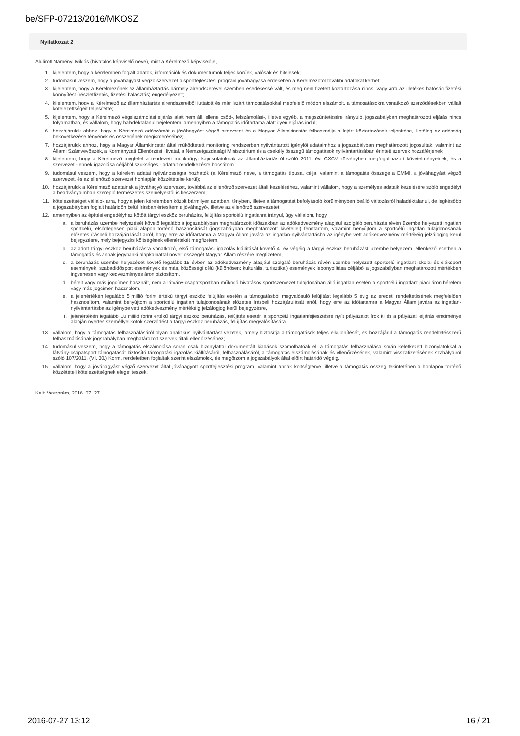be/SFP-07213/2016/MKOSZ
Nyilatkozat 2
Alulírott Naményi Miklós (hivatalos képviselő neve), mint a Kérelmező képviselője,
1. kijelentem, hogy a kérelemben foglalt adatok, információk és dokumentumok teljes körűek, valósak és hitelesek;
2. tudomásul veszem, hogy a jóváhagyást végző szervezet a sportfejlesztési program jóváhagyása érdekében a Kérelmezőtől további adatokat kérhet;
3. kijelentem, hogy a Kérelmezőnek az államháztartás bármely alrendszerével szemben esedékessé vált, és meg nem fizetett köztartozása nincs, vagy arra az illetékes hatóság fizetési könnyítést (részletfizetés, fizetési halasztás) engedélyezett;
4. kijelentem, hogy a Kérelmező az államháztartás alrendszereiből juttatott és már lezárt támogatásokkal megfelelő módon elszámolt, a támogatásokra vonatkozó szerződésekben vállalt kötelezettségeit teljesítette;
5. kijelentem, hogy a Kérelmező végelszámolási eljárás alatt nem áll, ellene csőd-, felszámolási-, illetve egyéb, a megszűntetésére irányuló, jogszabályban meghatározott eljárás nincs folyamatban, és vállalom, hogy haladéktalanul bejelentem, amennyiben a támogatás időtartama alatt ilyen eljárás indul;
6. hozzájárulok ahhoz, hogy a Kérelmező adószámát a jóváhagyást végző szervezet és a Magyar Államkincstár felhasználja a lejárt köztartozások teljesítése, illetőleg az adósság bekövetkezése tényének és összegének megismeréséhez;
7. hozzájárulok ahhoz, hogy a Magyar Államkincstár által működtetett monitoring rendszerben nyilvántartott igénylői adataimhoz a jogszabályban meghatározott jogosultak, valamint az Állami Számvevőszék, a Kormányzati Ellenőrzési Hivatal, a Nemzetgazdasági Minisztérium és a csekély összegű támogatások nyilvántartásában érintett szervek hozzáférjenek;
8. kijelentem, hogy a Kérelmező megfelel a rendezett munkaügyi kapcsolatoknak az államháztartásról szóló 2011. évi CXCV. törvényben megfogalmazott követelményeinek, és a szervezet - ennek igazolása céljából szükséges - adatait rendelkezésre bocsátom;
9. tudomásul veszem, hogy a kérelem adatai nyilvánosságra hozhatók (a Kérelmező neve, a támogatás típusa, célja, valamint a támogatás összege a EMMI, a jóváhagyást végző szervezet, és az ellenőrző szervezet honlapján közzétételre kerül);
10. hozzájárulok a Kérelmező adatainak a jóváhagyó szervezet, továbbá az ellenőrző szervezet általi kezeléséhez, valamint vállalom, hogy a személyes adataik kezelésére szóló engedélyt a beadványaimban szereplő természetes személyektől is beszerzem;
11. kötelezettséget vállalok arra, hogy a jelen kérelemben közölt bármilyen adatban, tényben, illetve a támogatást befolyásoló körülményben beálló változásról haladéktalanul, de legkésőbb a jogszabályban foglalt határidőn belül írásban értesítem a jóváhagyó-, illetve az ellenőrző szervezetet;
12. amennyiben az építési engedélyhez kötött tárgyi eszköz beruházás, felújítás sportcélú ingatlanra irányul, úgy vállalom, hogy
a. a beruházás üzembe helyezését követő legalább a jogszabályban meghatározott időszakban az adókedvezmény alapjául szolgáló beruházás révén üzembe helyezett ingatlan sportcélú, elsődlegesen piaci alapon történő hasznosítását (jogszabályban meghatározott kivétellel) fenntartom, valamint benyújtom a sportcélú ingatlan tulajdonosának előzetes írásbeli hozzájárulását arról, hogy erre az időtartamra a Magyar Állam javára az ingatlan-nyilvántartásba az igénybe vett adókedvezmény mértékéig jelzálogjog kerül bejegyzésre, mely bejegyzés költségének ellenértékét megfizetem,
b. az adott tárgyi eszköz beruházásra vonatkozó, első támogatási igazolás kiállítását követő 4. év végéig a tárgyi eszköz beruházást üzembe helyezem, ellenkező esetben a támogatás és annak jegybanki alapkamattal növelt összegét Magyar Állam részére megfizetem,
c. a beruházás üzembe helyezését követő legalább 15 évben az adókedvezmény alapjául szolgáló beruházás révén üzembe helyezett sportcélú ingatlant iskolai és diáksport események, szabadidősport események és más, közösségi célú (különösen: kulturális, turisztikai) események lebonyolítása céljából a jogszabályban meghatározott mértékben ingyenesen vagy kedvezményes áron biztosítom.
d. bérelt vagy más jogcímen használt, nem a látvány-csapatsportban működő hivatásos sportszervezet tulajdonában álló ingatlan esetén a sportcélú ingatlant piaci áron bérelem vagy más jogcímen használom,
e. a jelenértékén legalább 5 millió forint értékű tárgyi eszköz felújítás esetén a támogatásból megvalósuló felújítást legalább 5 évig az eredeti rendeltetésének megfelelően hasznosítom, valamint benyújtom a sportcélú ingatlan tulajdonosának előzetes írásbeli hozzájárulását arról, hogy erre az időtartamra a Magyar Állam javára az ingatlan-nyilvántartásba az igénybe vett adókedvezmény mértékéig jelzálogjog kerül bejegyzésre,
f. jelenértékén legalább 10 millió forint értékű tárgyi eszköz beruházás, felújítás esetén a sportcélú ingatlanfejlesztésre nyílt pályázatot írok ki és a pályázati eljárás eredménye alapján nyertes személlyel kötök szerződést a tárgyi eszköz beruházás, felújítás megvalósítására.
13. vállalom, hogy a támogatás felhasználásáról olyan analitikus nyilvántartást vezetek, amely biztosítja a támogatások teljes elkülönítését, és hozzájárul a támogatás rendeltetésszerű felhasználásának jogszabályban meghatározott szervek általi ellenőrzéséhez;
14. tudomásul veszem, hogy a támogatás elszámolása során csak bizonylattal dokumentált kiadások számolhatóak el, a támogatás felhasználása során keletkezett bizonylatokkal a látvány-csapatsport támogatását biztosító támogatási igazolás kiállításáról, felhasználásáról, a támogatás elszámolásának és ellenőrzésének, valamint visszafizetésének szabályairól szóló 107/2011. (VI. 30.) Korm. rendeletben foglaltak szerint elszámolok, és megőrzöm a jogszabályok által előírt határidő végéig.
15. vállalom, hogy a jóváhagyást végző szervezet által jóváhagyott sportfejlesztési program, valamint annak költségterve, illetve a támogatás összeg tekintetében a honlapon történő közzétételi kötelezettségnek eleget teszek.
Kelt: Veszprém, 2016. 07. 27.
2016-07-27 13:12 16 / 21